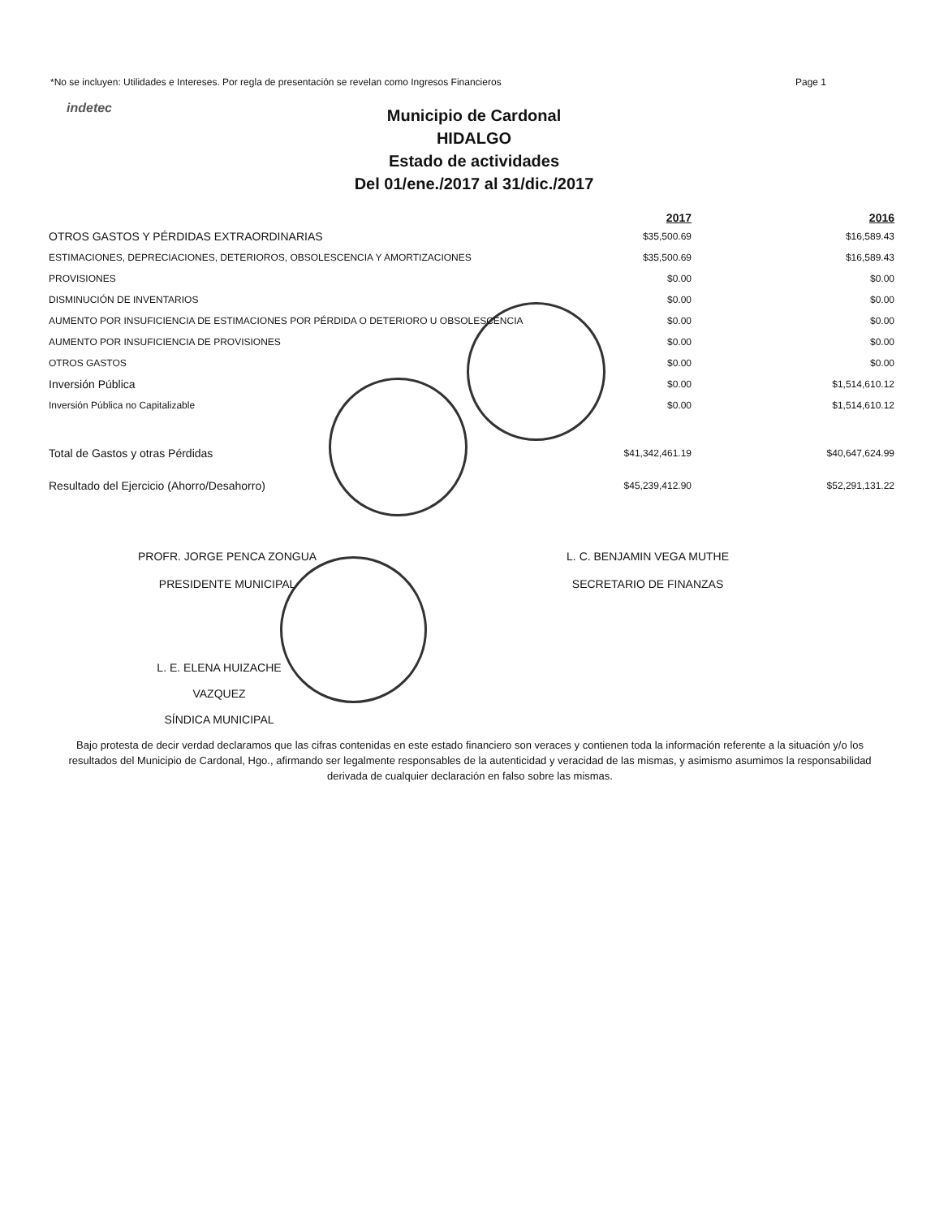*No se incluyen: Utilidades e Intereses. Por regla de presentación se revelan como Ingresos Financieros Page 1
indetec
Municipio de Cardonal
HIDALGO
Estado de actividades
Del 01/ene./2017 al 31/dic./2017
| | 2017 | | 2016 |
| --- | --- | --- | --- |
| OTROS GASTOS Y PÉRDIDAS EXTRAORDINARIAS | $35,500.69 | | $16,589.43 |
| ESTIMACIONES, DEPRECIACIONES, DETERIOROS, OBSOLESCENCIA Y AMORTIZACIONES | $35,500.69 | | $16,589.43 |
| PROVISIONES | $0.00 | | $0.00 |
| DISMINUCIÓN DE INVENTARIOS | $0.00 | | $0.00 |
| AUMENTO POR INSUFICIENCIA DE ESTIMACIONES POR PÉRDIDA O DETERIORO U OBSOLESCENCIA | $0.00 | | $0.00 |
| AUMENTO POR INSUFICIENCIA DE PROVISIONES | $0.00 | | $0.00 |
| OTROS GASTOS | $0.00 | | $0.00 |
| Inversión Pública | $0.00 | | $1,514,610.12 |
| Inversión Pública no Capitalizable | $0.00 | | $1,514,610.12 |
| Total de Gastos y otras Pérdidas | $41,342,461.19 | | $40,647,624.99 |
| Resultado del Ejercicio (Ahorro/Desahorro) | $45,239,412.90 | | $52,291,131.22 |
PROFR. JORGE PENCA ZONGUA
PRESIDENTE MUNICIPAL
L. C. BENJAMIN VEGA MUTHE
SECRETARIO DE FINANZAS
L. E. ELENA HUIZACHE VAZQUEZ
SÍNDICA MUNICIPAL
Bajo protesta de decir verdad declaramos que las cifras contenidas en este estado financiero son veraces y contienen toda la información referente a la situación y/o los resultados del Municipio de Cardonal, Hgo., afirmando ser legalmente responsables de la autenticidad y veracidad de las mismas, y asimismo asumimos la responsabilidad derivada de cualquier declaración en falso sobre las mismas.